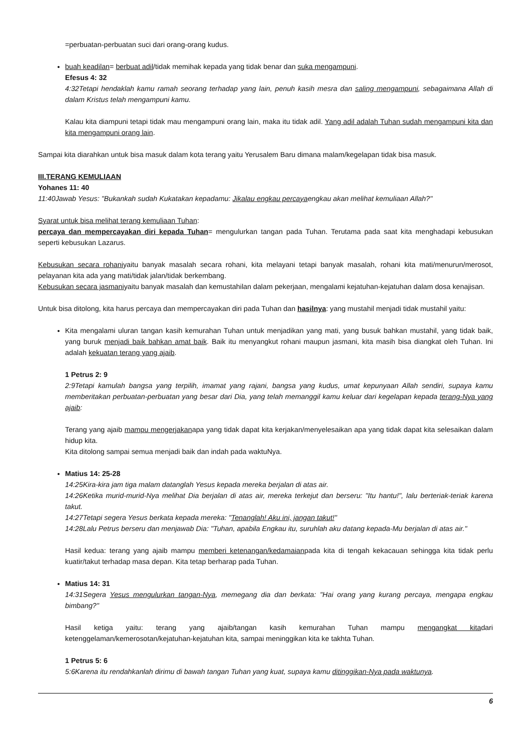=perbuatan-perbuatan suci dari orang-orang kudus.
buah keadilan= berbuat adil/tidak memihak kepada yang tidak benar dan suka mengampuni.
Efesus 4: 32
4:32Tetapi hendaklah kamu ramah seorang terhadap yang lain, penuh kasih mesra dan saling mengampuni, sebagaimana Allah di dalam Kristus telah mengampuni kamu.
Kalau kita diampuni tetapi tidak mau mengampuni orang lain, maka itu tidak adil. Yang adil adalah Tuhan sudah mengampuni kita dan kita mengampuni orang lain.
Sampai kita diarahkan untuk bisa masuk dalam kota terang yaitu Yerusalem Baru dimana malam/kegelapan tidak bisa masuk.
III.TERANG KEMULIAAN
Yohanes 11: 40
11:40Jawab Yesus: "Bukankah sudah Kukatakan kepadamu: Jikalau engkau percayaengkau akan melihat kemuliaan Allah?"
Syarat untuk bisa melihat terang kemuliaan Tuhan:
percaya dan mempercayakan diri kepada Tuhan= mengulurkan tangan pada Tuhan. Terutama pada saat kita menghadapi kebusukan seperti kebusukan Lazarus.
Kebusukan secara rohaniyaitu banyak masalah secara rohani, kita melayani tetapi banyak masalah, rohani kita mati/menurun/merosot, pelayanan kita ada yang mati/tidak jalan/tidak berkembang.
Kebusukan secara jasmaniyaitu banyak masalah dan kemustahilan dalam pekerjaan, mengalami kejatuhan-kejatuhan dalam dosa kenajisan.
Untuk bisa ditolong, kita harus percaya dan mempercayakan diri pada Tuhan dan hasilnya: yang mustahil menjadi tidak mustahil yaitu:
Kita mengalami uluran tangan kasih kemurahan Tuhan untuk menjadikan yang mati, yang busuk bahkan mustahil, yang tidak baik, yang buruk menjadi baik bahkan amat baik. Baik itu menyangkut rohani maupun jasmani, kita masih bisa diangkat oleh Tuhan. Ini adalah kekuatan terang yang ajaib.
1 Petrus 2: 9
2:9Tetapi kamulah bangsa yang terpilih, imamat yang rajani, bangsa yang kudus, umat kepunyaan Allah sendiri, supaya kamu memberitakan perbuatan-perbuatan yang besar dari Dia, yang telah memanggil kamu keluar dari kegelapan kepada terang-Nya yang ajaib:
Terang yang ajaib mampu mengerjakanapa yang tidak dapat kita kerjakan/menyelesaikan apa yang tidak dapat kita selesaikan dalam hidup kita.
Kita ditolong sampai semua menjadi baik dan indah pada waktuNya.
Matius 14: 25-28
14:25Kira-kira jam tiga malam datanglah Yesus kepada mereka berjalan di atas air.
14:26Ketika murid-murid-Nya melihat Dia berjalan di atas air, mereka terkejut dan berseru: "Itu hantu!", lalu berteriak-teriak karena takut.
14:27Tetapi segera Yesus berkata kepada mereka: "Tenanglah! Aku ini, jangan takut!"
14:28Lalu Petrus berseru dan menjawab Dia: "Tuhan, apabila Engkau itu, suruhlah aku datang kepada-Mu berjalan di atas air."
Hasil kedua: terang yang ajaib mampu memberi ketenangan/kedamaianpada kita di tengah kekacauan sehingga kita tidak perlu kuatir/takut terhadap masa depan. Kita tetap berharap pada Tuhan.
Matius 14: 31
14:31Segera Yesus mengulurkan tangan-Nya, memegang dia dan berkata: "Hai orang yang kurang percaya, mengapa engkau bimbang?"
Hasil ketiga yaitu: terang yang ajaib/tangan kasih kemurahan Tuhan mampu mengangkat kitadari ketenggelaman/kemerosotan/kejatuhan-kejatuhan kita, sampai meninggikan kita ke takhta Tuhan.
1 Petrus 5: 6
5:6Karena itu rendahkanlah dirimu di bawah tangan Tuhan yang kuat, supaya kamu ditinggikan-Nya pada waktunya.
6